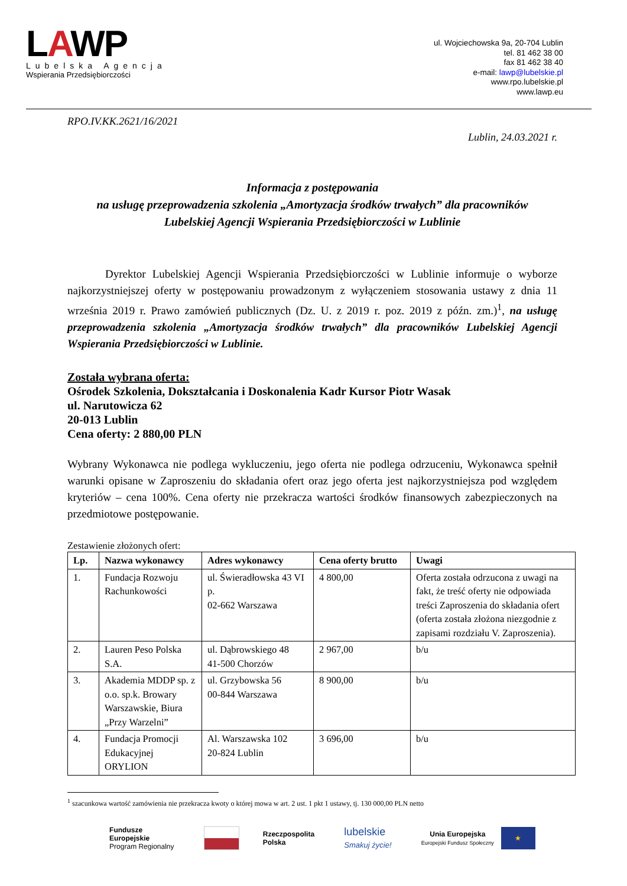LAWP
Lubelska Agencja
Wspierania Przedsiębiorczości
ul. Wojciechowska 9a, 20-704 Lublin
tel. 81 462 38 00
fax 81 462 38 40
e-mail: lawp@lubelskie.pl
www.rpo.lubelskie.pl
www.lawp.eu
RPO.IV.KK.2621/16/2021
Lublin, 24.03.2021 r.
Informacja z postępowania
na usługę przeprowadzenia szkolenia „Amortyzacja środków trwałych” dla pracowników
Lubelskiej Agencji Wspierania Przedsiębiorczości w Lublinie
Dyrektor Lubelskiej Agencji Wspierania Przedsiębiorczości w Lublinie informuje o wyborze najkorzystniejszej oferty w postępowaniu prowadzonym z wyłączeniem stosowania ustawy z dnia 11 września 2019 r. Prawo zamówień publicznych (Dz. U. z 2019 r. poz. 2019 z późn. zm.)<sup>1</sup>, na usługę przeprowadzenia szkolenia „Amortyzacja środków trwałych” dla pracowników Lubelskiej Agencji Wspierania Przedsiębiorczości w Lublinie.
Została wybrana oferta:
Ośrodek Szkolenia, Dokształcania i Doskonalenia Kadr Kursor Piotr Wasak
ul. Narutowicza 62
20-013 Lublin
Cena oferty: 2 880,00 PLN
Wybrany Wykonawca nie podlega wykluczeniu, jego oferta nie podlega odrzuceniu, Wykonawca spełnił warunki opisane w Zaproszeniu do składania ofert oraz jego oferta jest najkorzystniejsza pod względem kryteriów – cena 100%. Cena oferty nie przekracza wartości środków finansowych zabezpieczonych na przedmiotowe postępowanie.
Zestawienie złożonych ofert:
| Lp. | Nazwa wykonawcy | Adres wykonawcy | Cena oferty brutto | Uwagi |
| --- | --- | --- | --- | --- |
| 1. | Fundacja Rozwoju Rachunkowości | ul. Świeradłowska 43 VI p. 02-662 Warszawa | 4 800,00 | Oferta została odrzucona z uwagi na fakt, że treść oferty nie odpowiada treści Zaproszenia do składania ofert (oferta została złożona niezgodnie z zapisami rozdziału V. Zaproszenia). |
| 2. | Lauren Peso Polska S.A. | ul. Dąbrowskiego 48 41-500 Chorzów | 2 967,00 | b/u |
| 3. | Akademia MDDP sp. z o.o. sp.k. Browary Warszawskie, Biura „Przy Warzelni” | ul. Grzybowska 56 00-844 Warszawa | 8 900,00 | b/u |
| 4. | Fundacja Promocji Edukacyjnej ORYLION | Al. Warszawska 102 20-824 Lublin | 3 696,00 | b/u |
<sup>1</sup> szacunkowa wartość zamówienia nie przekracza kwoty o której mowa w art. 2 ust. 1 pkt 1 ustawy, tj. 130 000,00 PLN netto
Fundusze
Europejskie
Program Regionalny
Rzeczpospolita
Polska
lubelskie
Smakuj życie!
Unia Europejska
Europejski Fundusz Społeczny
★